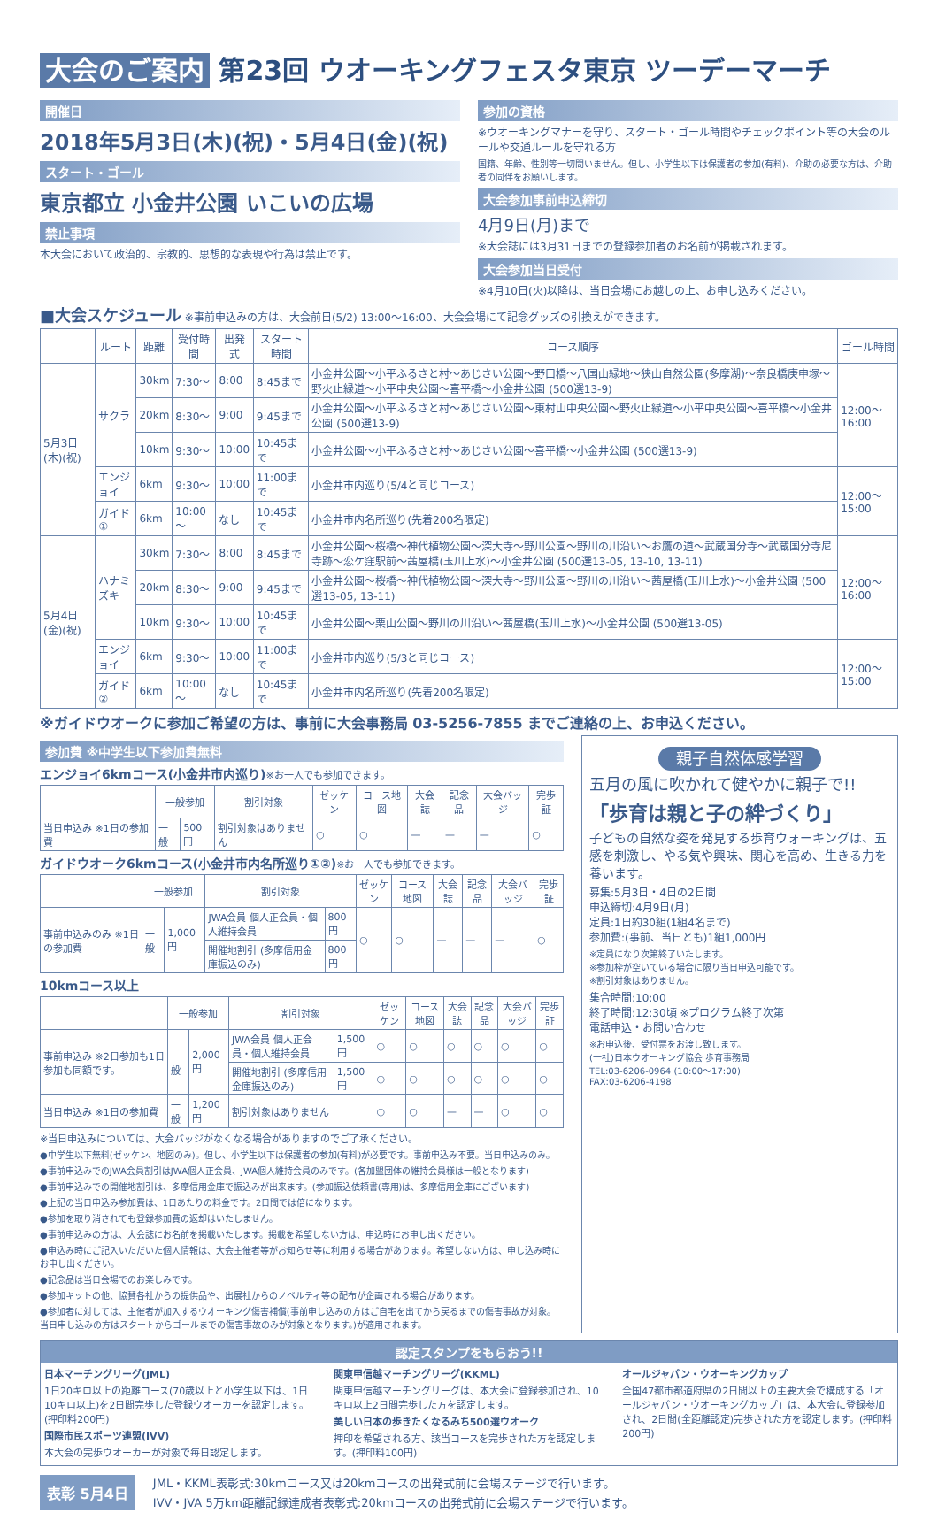大会のご案内 第23回 ウオーキングフェスタ東京 ツーデーマーチ
開催日
2018年5月3日(木)(祝)・5月4日(金)(祝)
スタート・ゴール
東京都立 小金井公園 いこいの広場
禁止事項
本大会において政治的、宗教的、思想的な表現や行為は禁止です。
参加の資格
※ウオーキングマナーを守り、スタート・ゴール時間やチェックポイント等の大会のルールや交通ルールを守れる方
国籍、年齢、性別等一切問いません。但し、小学生以下は保護者の参加(有料)、介助の必要な方は、介助者の同伴をお願いします。
大会参加事前申込締切
4月9日(月)まで
※大会誌には3月31日までの登録参加者のお名前が掲載されます。
大会参加当日受付
※4月10日(火)以降は、当日会場にお越しの上、お申し込みください。
■大会スケジュール ※事前申込みの方は、大会前日(5/2) 13:00～16:00、大会会場にて記念グッズの引換えができます。
| | ルート | 距離 | 受付時間 | 出発式 | スタート時間 | コース順序 | ゴール時間 |
| --- | --- | --- | --- | --- | --- | --- | --- |
| 5月3日(木)(祝) | サクラ | 30km | 7:30～ | 8:00 | 8:45まで | 小金井公園～小平ふるさと村～あじさい公園～野口橋～八国山緑地～狭山自然公園(多摩湖)～奈良橋庚申塚～野火止緑道～小平中央公園～喜平橋～小金井公園 (500選13-9) | 12:00～16:00 |
| | | 20km | 8:30～ | 9:00 | 9:45まで | 小金井公園～小平ふるさと村～あじさい公園～東村山中央公園～野火止緑道～小平中央公園～喜平橋～小金井公園 (500選13-9) | |
| | | 10km | 9:30～ | 10:00 | 10:45まで | 小金井公園～小平ふるさと村～あじさい公園～喜平橋～小金井公園 (500選13-9) | |
| | エンジョイ | 6km | 9:30～ | 10:00 | 11:00まで | 小金井市内巡り(5/4と同じコース) | 12:00～15:00 |
| | ガイド① | 6km | 10:00～ | なし | 10:45まで | 小金井市内名所巡り(先着200名限定) | |
| 5月4日(金)(祝) | ハナミズキ | 30km | 7:30～ | 8:00 | 8:45まで | 小金井公園～桜橋～神代植物公園～深大寺～野川公園～野川の川沿い～お鷹の道～武蔵国分寺～武蔵国分寺尼寺跡～恋ケ窪駅前～茜屋橋(玉川上水)～小金井公園 (500選13-05, 13-10, 13-11) | 12:00～16:00 |
| | | 20km | 8:30～ | 9:00 | 9:45まで | 小金井公園～桜橋～神代植物公園～深大寺～野川公園～野川の川沿い～茜屋橋(玉川上水)～小金井公園 (500選13-05, 13-11) | |
| | | 10km | 9:30～ | 10:00 | 10:45まで | 小金井公園～栗山公園～野川の川沿い～茜屋橋(玉川上水)～小金井公園 (500選13-05) | |
| | エンジョイ | 6km | 9:30～ | 10:00 | 11:00まで | 小金井市内巡り(5/3と同じコース) | 12:00～15:00 |
| | ガイド② | 6km | 10:00～ | なし | 10:45まで | 小金井市内名所巡り(先着200名限定) | |
※ガイドウオークに参加ご希望の方は、事前に大会事務局 03-5256-7855 までご連絡の上、お申込ください。
参加費 ※中学生以下参加費無料
エンジョイ6kmコース(小金井市内巡り)※お一人でも参加できます。
| | 一般参加 | | 割引対象 | ゼッケン | コース地図 | 大会誌 | 記念品 | 大会バッジ | 完歩証 |
| --- | --- | --- | --- | --- | --- | --- | --- | --- | --- |
| 当日申込み ※1日の参加費 | 一般 | 500円 | 割引対象はありません | ○ | ○ | — | — | — | ○ |
ガイドウオーク6kmコース(小金井市内名所巡り①②)※お一人でも参加できます。
| | 一般参加 | | 割引対象 | | ゼッケン | コース地図 | 大会誌 | 記念品 | 大会バッジ | 完歩証 |
| --- | --- | --- | --- | --- | --- | --- | --- | --- | --- | --- |
| 事前申込みのみ ※1日の参加費 | 一般 | 1,000円 | JWA会員 個人正会員・個人維持会員 | 800円 | ○ | ○ | — | — | — | ○ |
| | | | 開催地割引 (多摩信用金庫振込のみ) | 800円 | | | | | | |
10kmコース以上
| | 一般参加 | | 割引対象 | | ゼッケン | コース地図 | 大会誌 | 記念品 | 大会バッジ | 完歩証 |
| --- | --- | --- | --- | --- | --- | --- | --- | --- | --- | --- |
| 事前申込み ※2日参加も1日参加も同額です。 | 一般 | 2,000円 | JWA会員 個人正会員・個人維持会員 | 1,500円 | ○ | ○ | ○ | ○ | ○ | ○ |
| | | | 開催地割引 (多摩信用金庫振込のみ) | 1,500円 | ○ | ○ | ○ | ○ | ○ | ○ |
| 当日申込み ※1日の参加費 | 一般 | 1,200円 | 割引対象はありません | | ○ | ○ | — | — | ○ | ○ |
※当日申込みについては、大会バッジがなくなる場合がありますのでご了承ください。
●中学生以下無料(ゼッケン、地図のみ)。但し、小学生以下は保護者の参加(有料)が必要です。事前申込み不要。当日申込みのみ。
●事前申込みでのJWA会員割引はJWA個人正会員、JWA個人維持会員のみです。(各加盟団体の維持会員様は一般となります)
●事前申込みでの開催地割引は、多摩信用金庫で振込みが出来ます。(参加振込依頼書(専用)は、多摩信用金庫にございます)
●上記の当日申込み参加費は、1日あたりの料金です。2日間では倍になります。
●参加を取り消されても登録参加費の返却はいたしません。
●事前申込みの方は、大会誌にお名前を掲載いたします。掲載を希望しない方は、申込時にお申し出ください。
●申込み時にご記入いただいた個人情報は、大会主催者等がお知らせ等に利用する場合があります。希望しない方は、申し込み時にお申し出ください。
●記念品は当日会場でのお楽しみです。
●参加キットの他、協賛各社からの提供品や、出展社からのノベルティ等の配布が企画される場合があります。
●参加者に対しては、主催者が加入するウオーキング傷害補償(事前申し込みの方はご自宅を出てから戻るまでの傷害事故が対象。当日申し込みの方はスタートからゴールまでの傷害事故のみが対象となります。)が適用されます。
親子自然体感学習
五月の風に吹かれて健やかに親子で!!
「歩育は親と子の絆づくり」
子どもの自然な姿を発見する歩育ウォーキングは、五感を刺激し、やる気や興味、関心を高め、生きる力を養います。
募集:5月3日・4日の2日間
申込締切:4月9日(月)
定員:1日約30組(1組4名まで)
参加費:(事前、当日とも)1組1,000円
※定員になり次第終了いたします。
※参加枠が空いている場合に限り当日申込可能です。
※割引対象はありません。
集合時間:10:00
終了時間:12:30頃 ※プログラム終了次第
電話申込・お問い合わせ
※お申込後、受付票をお渡し致します。
(一社)日本ウオーキング協会 歩育事務局
TEL:03-6206-0964 (10:00～17:00)
FAX:03-6206-4198
認定スタンプをもらおう!!
日本マーチングリーグ(JML)
1日20キロ以上の距離コース(70歳以上と小学生以下は、1日10キロ以上)を2日間完歩した登録ウオーカーを認定します。(押印料200円)
国際市民スポーツ連盟(IVV)
本大会の完歩ウオーカーが対象で毎日認定します。
関東甲信越マーチングリーグ(KKML)
関東甲信越マーチングリーグは、本大会に登録参加され、10キロ以上2日間完歩した方を認定します。
美しい日本の歩きたくなるみち500選ウオーク
押印を希望される方、該当コースを完歩された方を認定します。(押印料100円)
オールジャパン・ウオーキングカップ
全国47都市都道府県の2日間以上の主要大会で構成する「オールジャパン・ウオーキングカップ」は、本大会に登録参加され、2日間(全距離認定)完歩された方を認定します。(押印料200円)
表彰 5月4日
JML・KKML表彰式:30kmコース又は20kmコースの出発式前に会場ステージで行います。
IVV・JVA 5万km距離記録達成者表彰式:20kmコースの出発式前に会場ステージで行います。